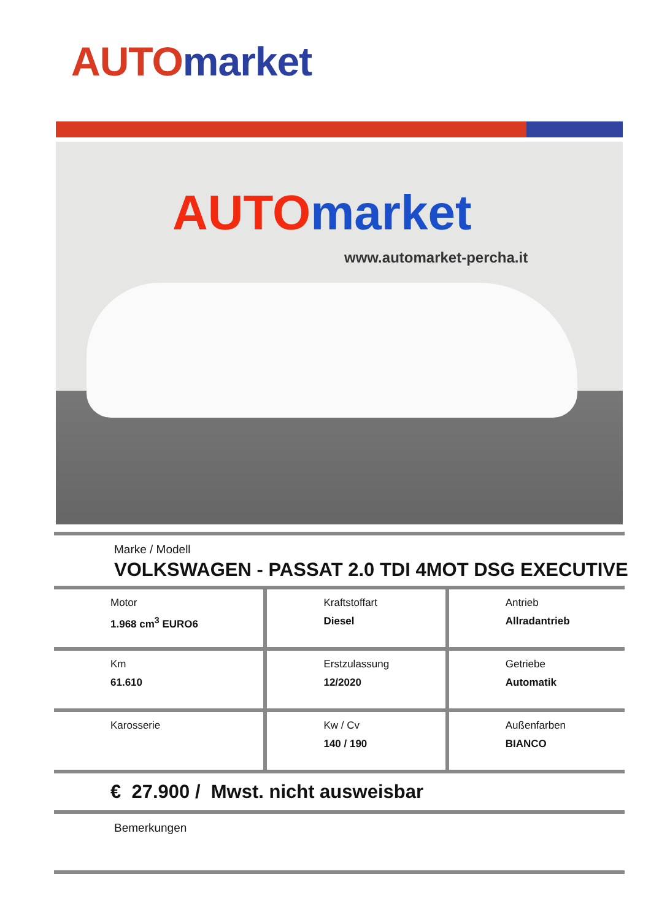AUTO market
AUTO market
www.automarket-percha.it
Marke / Modell
VOLKSWAGEN - PASSAT 2.0 TDI 4MOT DSG EXECUTIVE
| Motor 1.968 cm<sup>3</sup> EURO6 | Kraftstoffart Diesel | Antrieb Allradantrieb |
| Km 61.610 | Erstzulassung 12/2020 | Getriebe Automatik |
| Karosserie | Kw / Cv 140 / 190 | Außenfarben BIANCO |
€ 27.900 / Mwst. nicht ausweisbar
Bemerkungen